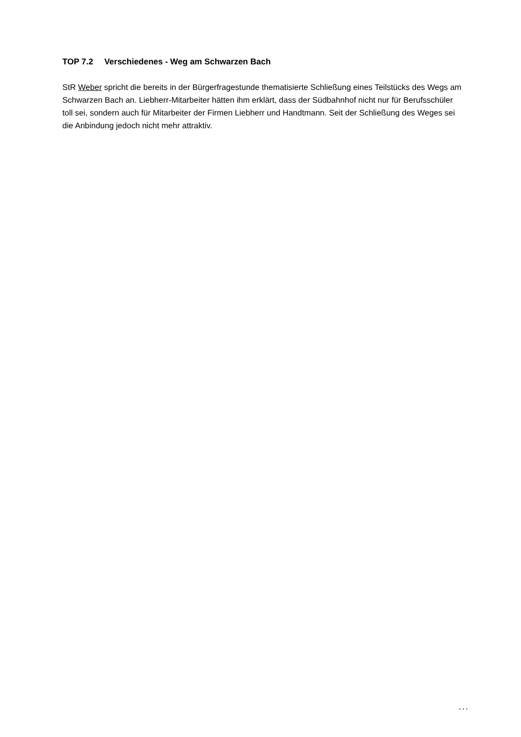TOP 7.2 Verschiedenes - Weg am Schwarzen Bach
StR Weber spricht die bereits in der Bürgerfragestunde thematisierte Schließung eines Teilstücks des Wegs am Schwarzen Bach an. Liebherr-Mitarbeiter hätten ihm erklärt, dass der Südbahnhof nicht nur für Berufsschüler toll sei, sondern auch für Mitarbeiter der Firmen Liebherr und Handtmann. Seit der Schließung des Weges sei die Anbindung jedoch nicht mehr attraktiv.
...